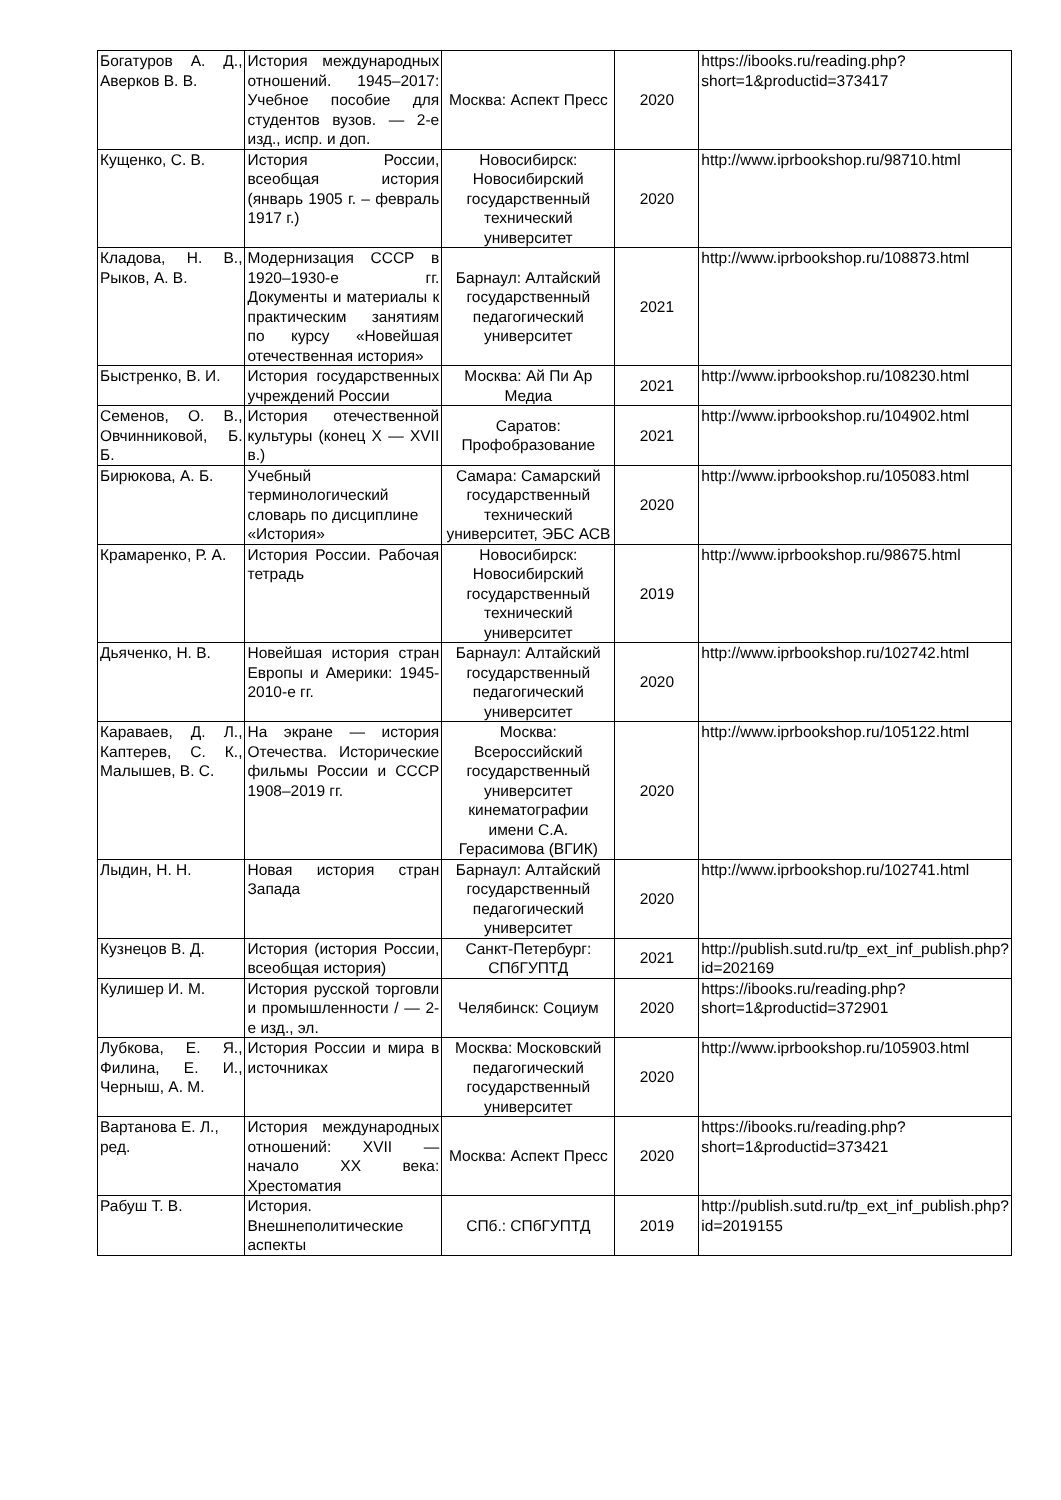| Богатуров А. Д., Аверков В. В. | История международных отношений. 1945–2017: Учебное пособие для студентов вузов. — 2-е изд., испр. и доп. | Москва: Аспект Пресс | 2020 | https://ibooks.ru/reading.php?short=1&productid=373417 |
| Кущенко, С. В. | История России, всеобщая история (январь 1905 г. – февраль 1917 г.) | Новосибирск: Новосибирский государственный технический университет | 2020 | http://www.iprbookshop.ru/98710.html |
| Кладова, Н. В., Рыков, А. В. | Модернизация СССР в 1920–1930-е гг. Документы и материалы к практическим занятиям по курсу «Новейшая отечественная история» | Барнаул: Алтайский государственный педагогический университет | 2021 | http://www.iprbookshop.ru/108873.html |
| Быстренко, В. И. | История государственных учреждений России | Москва: Ай Пи Ар Медиа | 2021 | http://www.iprbookshop.ru/108230.html |
| Семенов, О. В., Овчинниковой, Б. Б. | История отечественной культуры (конец X — XVII в.) | Саратов: Профобразование | 2021 | http://www.iprbookshop.ru/104902.html |
| Бирюкова, А. Б. | Учебный терминологический словарь по дисциплине «История» | Самара: Самарский государственный технический университет, ЭБС АСВ | 2020 | http://www.iprbookshop.ru/105083.html |
| Крамаренко, Р. А. | История России. Рабочая тетрадь | Новосибирск: Новосибирский государственный технический университет | 2019 | http://www.iprbookshop.ru/98675.html |
| Дьяченко, Н. В. | Новейшая история стран Европы и Америки: 1945-2010-е гг. | Барнаул: Алтайский государственный педагогический университет | 2020 | http://www.iprbookshop.ru/102742.html |
| Караваев, Д. Л., Каптерев, С. К., Малышев, В. С. | На экране — история Отечества. Исторические фильмы России и СССР 1908–2019 гг. | Москва: Всероссийский государственный университет кинематографии имени С.А. Герасимова (ВГИК) | 2020 | http://www.iprbookshop.ru/105122.html |
| Лыдин, Н. Н. | Новая история стран Запада | Барнаул: Алтайский государственный педагогический университет | 2020 | http://www.iprbookshop.ru/102741.html |
| Кузнецов В. Д. | История (история России, всеобщая история) | Санкт-Петербург: СПбГУПТД | 2021 | http://publish.sutd.ru/tp_ext_inf_publish.php?id=202169 |
| Кулишер И. М. | История русской торговли и промышленности / — 2-е изд., эл. | Челябинск: Социум | 2020 | https://ibooks.ru/reading.php?short=1&productid=372901 |
| Лубкова, Е. Я., Филина, Е. И., Черныш, А. М. | История России и мира в источниках | Москва: Московский педагогический государственный университет | 2020 | http://www.iprbookshop.ru/105903.html |
| Вартанова Е. Л., ред. | История международных отношений: XVII — начало XX века: Хрестоматия | Москва: Аспект Пресс | 2020 | https://ibooks.ru/reading.php?short=1&productid=373421 |
| Рабуш Т. В. | История. Внешнеполитические аспекты | СПб.: СПбГУПТД | 2019 | http://publish.sutd.ru/tp_ext_inf_publish.php?id=2019155 |